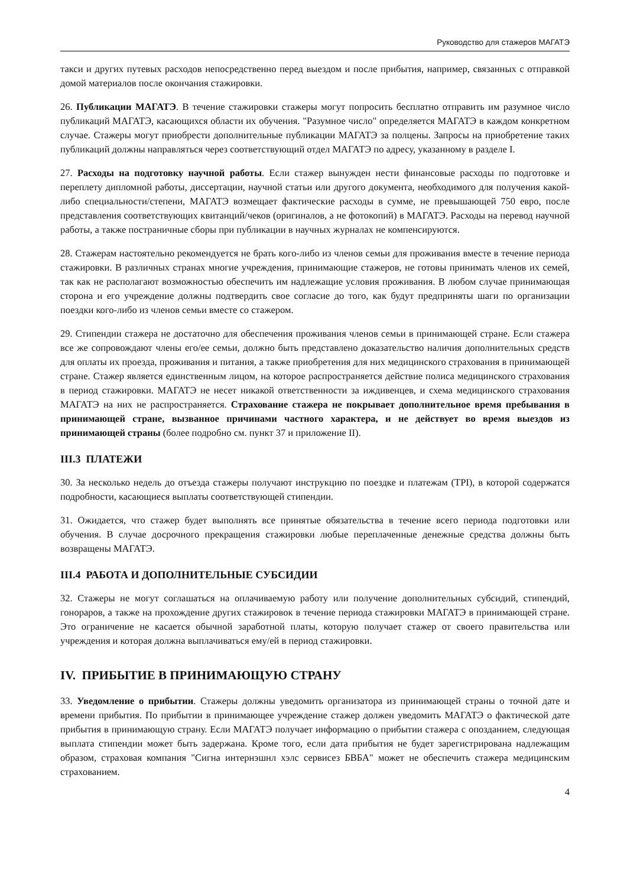Руководство для стажеров МАГАТЭ
такси и других путевых расходов непосредственно перед выездом и после прибытия, например, связанных с отправкой домой материалов после окончания стажировки.
26. Публикации МАГАТЭ. В течение стажировки стажеры могут попросить бесплатно отправить им разумное число публикаций МАГАТЭ, касающихся области их обучения. "Разумное число" определяется МАГАТЭ в каждом конкретном случае. Стажеры могут приобрести дополнительные публикации МАГАТЭ за полцены. Запросы на приобретение таких публикаций должны направляться через соответствующий отдел МАГАТЭ по адресу, указанному в разделе I.
27. Расходы на подготовку научной работы. Если стажер вынужден нести финансовые расходы по подготовке и переплету дипломной работы, диссертации, научной статьи или другого документа, необходимого для получения какой-либо специальности/степени, МАГАТЭ возмещает фактические расходы в сумме, не превышающей 750 евро, после представления соответствующих квитанций/чеков (оригиналов, а не фотокопий) в МАГАТЭ. Расходы на перевод научной работы, а также постраничные сборы при публикации в научных журналах не компенсируются.
28. Стажерам настоятельно рекомендуется не брать кого-либо из членов семьи для проживания вместе в течение периода стажировки. В различных странах многие учреждения, принимающие стажеров, не готовы принимать членов их семей, так как не располагают возможностью обеспечить им надлежащие условия проживания. В любом случае принимающая сторона и его учреждение должны подтвердить свое согласие до того, как будут предприняты шаги по организации поездки кого-либо из членов семьи вместе со стажером.
29. Стипендии стажера не достаточно для обеспечения проживания членов семьи в принимающей стране. Если стажера все же сопровождают члены его/ее семьи, должно быть представлено доказательство наличия дополнительных средств для оплаты их проезда, проживания и питания, а также приобретения для них медицинского страхования в принимающей стране. Стажер является единственным лицом, на которое распространяется действие полиса медицинского страхования в период стажировки. МАГАТЭ не несет никакой ответственности за иждивенцев, и схема медицинского страхования МАГАТЭ на них не распространяется. Страхование стажера не покрывает дополнительное время пребывания в принимающей стране, вызванное причинами частного характера, и не действует во время выездов из принимающей страны (более подробно см. пункт 37 и приложение II).
III.3 ПЛАТЕЖИ
30. За несколько недель до отъезда стажеры получают инструкцию по поездке и платежам (TPI), в которой содержатся подробности, касающиеся выплаты соответствующей стипендии.
31. Ожидается, что стажер будет выполнять все принятые обязательства в течение всего периода подготовки или обучения. В случае досрочного прекращения стажировки любые переплаченные денежные средства должны быть возвращены МАГАТЭ.
III.4 РАБОТА И ДОПОЛНИТЕЛЬНЫЕ СУБСИДИИ
32. Стажеры не могут соглашаться на оплачиваемую работу или получение дополнительных субсидий, стипендий, гонораров, а также на прохождение других стажировок в течение периода стажировки МАГАТЭ в принимающей стране. Это ограничение не касается обычной заработной платы, которую получает стажер от своего правительства или учреждения и которая должна выплачиваться ему/ей в период стажировки.
IV. ПРИБЫТИЕ В ПРИНИМАЮЩУЮ СТРАНУ
33. Уведомление о прибытии. Стажеры должны уведомить организатора из принимающей страны о точной дате и времени прибытия. По прибытии в принимающее учреждение стажер должен уведомить МАГАТЭ о фактической дате прибытия в принимающую страну. Если МАГАТЭ получает информацию о прибытии стажера с опозданием, следующая выплата стипендии может быть задержана. Кроме того, если дата прибытия не будет зарегистрирована надлежащим образом, страховая компания "Сигна интернэшнл хэлс сервисез БВБА" может не обеспечить стажера медицинским страхованием.
4